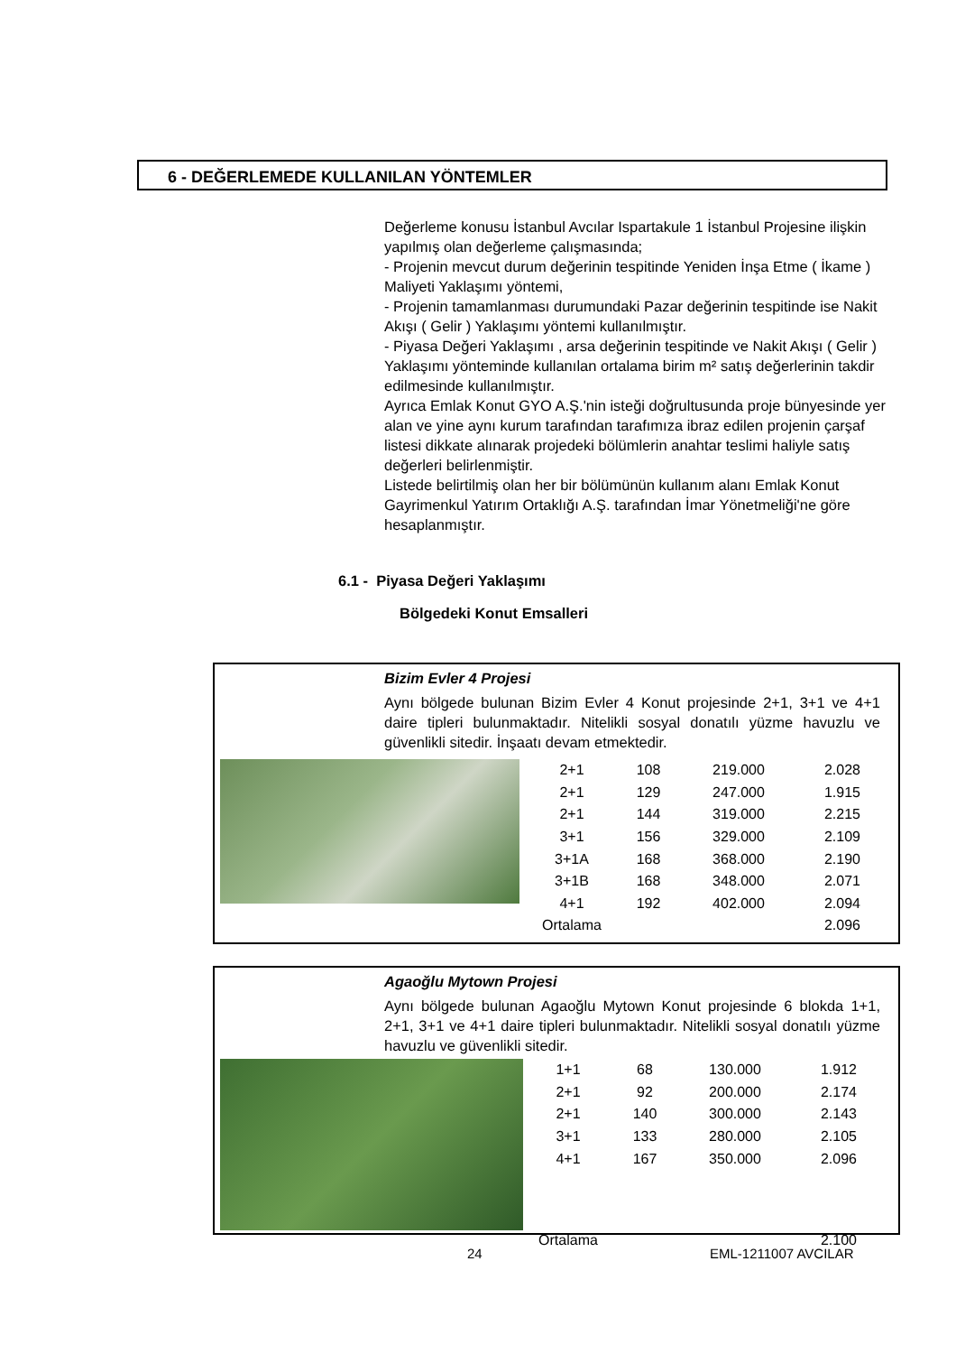6 - DEĞERLEMEDE KULLANILAN YÖNTEMLER
Değerleme konusu İstanbul Avcılar Ispartakule 1 İstanbul Projesine ilişkin yapılmış olan değerleme çalışmasında;
- Projenin mevcut durum değerinin tespitinde Yeniden İnşa Etme ( İkame ) Maliyeti Yaklaşımı yöntemi,
- Projenin tamamlanması durumundaki Pazar değerinin tespitinde ise Nakit Akışı ( Gelir ) Yaklaşımı yöntemi kullanılmıştır.
- Piyasa Değeri Yaklaşımı , arsa değerinin tespitinde ve Nakit Akışı ( Gelir ) Yaklaşımı yönteminde kullanılan ortalama birim m² satış değerlerinin takdir edilmesinde kullanılmıştır.
Ayrıca Emlak Konut GYO A.Ş.'nin isteği doğrultusunda proje bünyesinde yer alan ve yine aynı kurum tarafından tarafımıza ibraz edilen projenin çarşaf listesi dikkate alınarak projedeki bölümlerin anahtar teslimi haliyle satış değerleri belirlenmiştir.
Listede belirtilmiş olan her bir bölümünün kullanım alanı Emlak Konut Gayrimenkul Yatırım Ortaklığı A.Ş. tarafından İmar Yönetmeliği'ne göre hesaplanmıştır.
6.1 - Piyasa Değeri Yaklaşımı
Bölgedeki Konut Emsalleri
Bizim Evler 4 Projesi
Aynı bölgede bulunan Bizim Evler 4 Konut projesinde 2+1, 3+1 ve 4+1 daire tipleri bulunmaktadır. Nitelikli sosyal donatılı yüzme havuzlu ve güvenlikli sitedir. İnşaatı devam etmektedir.
| 2+1 | 108 | 219.000 | 2.028 |
| 2+1 | 129 | 247.000 | 1.915 |
| 2+1 | 144 | 319.000 | 2.215 |
| 3+1 | 156 | 329.000 | 2.109 |
| 3+1A | 168 | 368.000 | 2.190 |
| 3+1B | 168 | 348.000 | 2.071 |
| 4+1 | 192 | 402.000 | 2.094 |
| Ortalama | | | 2.096 |
Agaoğlu Mytown Projesi
Aynı bölgede bulunan Agaoğlu Mytown Konut projesinde 6 blokda 1+1, 2+1, 3+1 ve 4+1 daire tipleri bulunmaktadır. Nitelikli sosyal donatılı yüzme havuzlu ve güvenlikli sitedir.
| 1+1 | 68 | 130.000 | 1.912 |
| 2+1 | 92 | 200.000 | 2.174 |
| 2+1 | 140 | 300.000 | 2.143 |
| 3+1 | 133 | 280.000 | 2.105 |
| 4+1 | 167 | 350.000 | 2.096 |
| Ortalama | | | 2.100 |
24 EML-1211007 AVCILAR